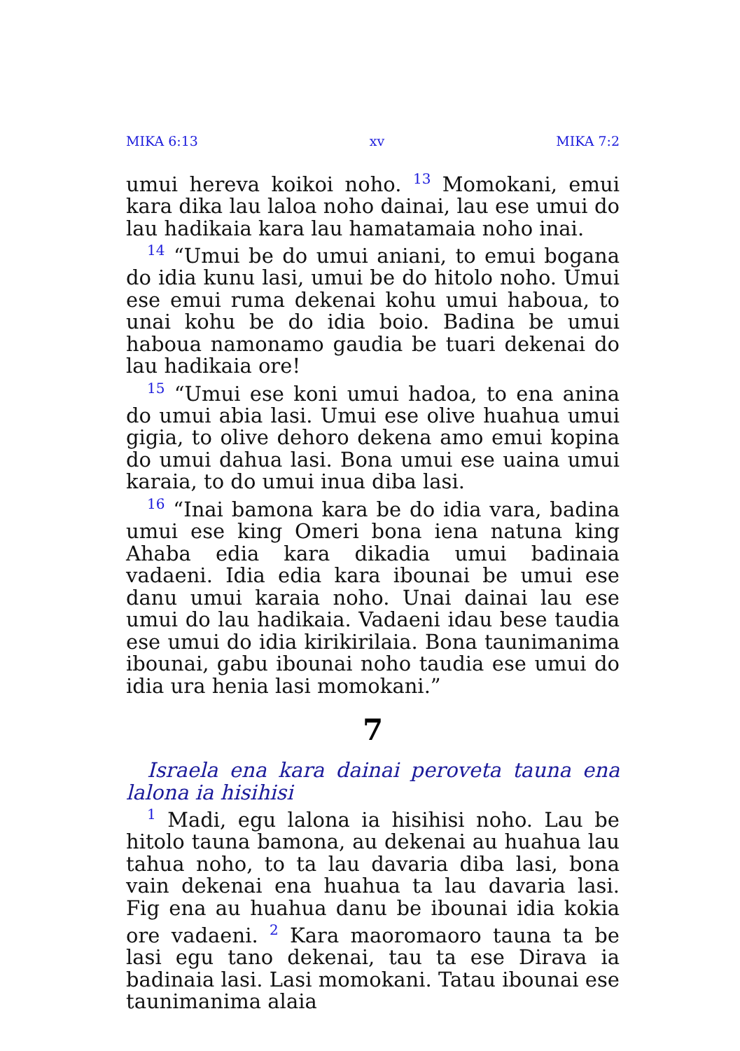MIKA 6:13 xv MIKA 7:2
umui hereva koikoi noho. <sup>13</sup> Momokani, emui kara dika lau laloa noho dainai, lau ese umui do lau hadikaia kara lau hamatamaia noho inai.
<sup>14</sup> “Umui be do umui aniani, to emui bogana do idia kunu lasi, umui be do hitolo noho. Umui ese emui ruma dekenai kohu umui haboua, to unai kohu be do idia boio. Badina be umui haboua namonamo gaudia be tuari dekenai do lau hadikaia ore!
<sup>15</sup> “Umui ese koni umui hadoa, to ena anina do umui abia lasi. Umui ese olive huahua umui gigia, to olive dehoro dekena amo emui kopina do umui dahua lasi. Bona umui ese uaina umui karaia, to do umui inua diba lasi.
<sup>16</sup> “Inai bamona kara be do idia vara, badina umui ese king Omeri bona iena natuna king Ahaba edia kara dikadia umui badinaia vadaeni. Idia edia kara ibounai be umui ese danu umui karaia noho. Unai dainai lau ese umui do lau hadikaia. Vadaeni idau bese taudia ese umui do idia kirikirilaia. Bona taunimanima ibounai, gabu ibounai noho taudia ese umui do idia ura henia lasi momokani.”
7
Israela ena kara dainai peroveta tauna ena lalona ia hisihisi
<sup>1</sup> Madi, egu lalona ia hisihisi noho. Lau be hitolo tauna bamona, au dekenai au huahua lau tahua noho, to ta lau davaria diba lasi, bona vain dekenai ena huahua ta lau davaria lasi. Fig ena au huahua danu be ibounai idia kokia ore vadaeni. <sup>2</sup> Kara maoromaoro tauna ta be lasi egu tano dekenai, tau ta ese Dirava ia badinaia lasi. Lasi momokani. Tatau ibounai ese taunimanima alaia